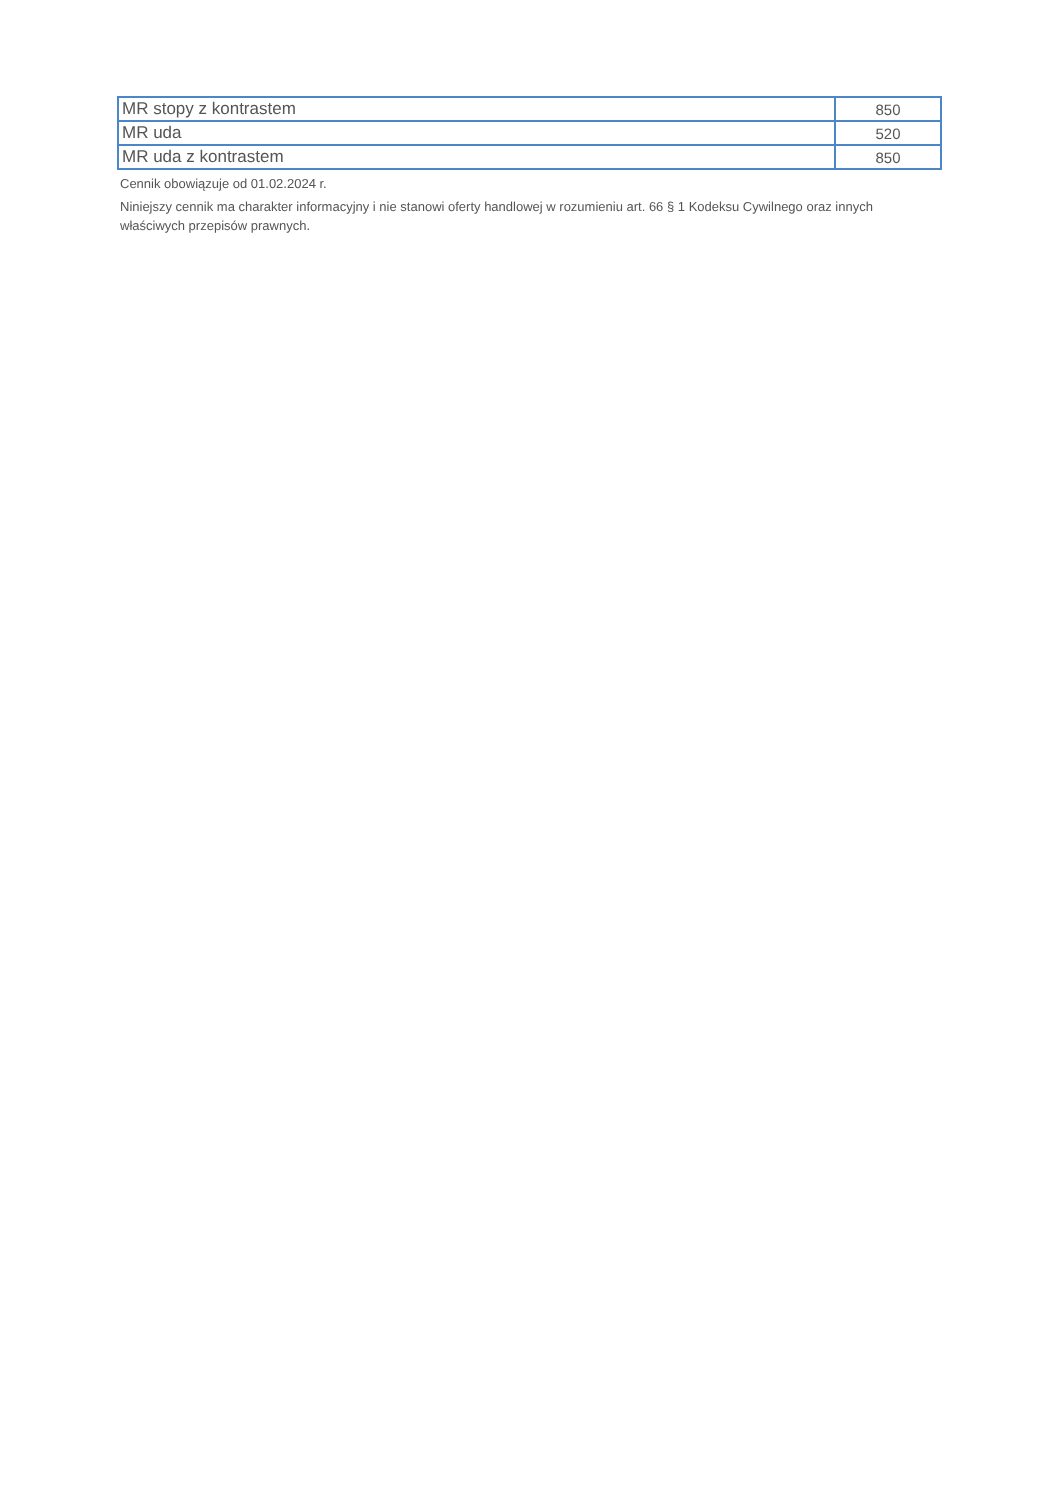| MR stopy z kontrastem | 850 |
| MR uda | 520 |
| MR uda z kontrastem | 850 |
Cennik obowiązuje od 01.02.2024 r.
Niniejszy cennik ma charakter informacyjny i nie stanowi oferty handlowej w rozumieniu art. 66 § 1 Kodeksu Cywilnego oraz innych właściwych przepisów prawnych.